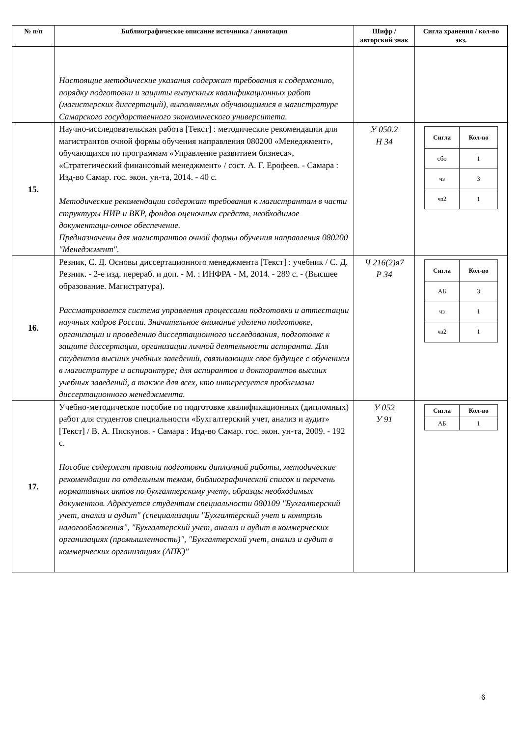| № п/п | Библиографическое описание источника / аннотация | Шифр / авторский знак | Сигла хранения / кол-во экз. |
| --- | --- | --- | --- |
| | Настоящие методические указания содержат требования к содержанию, порядку подготовки и защиты выпускных квалификационных работ (магистерских диссертаций), выполняемых обучающимися в магистратуре Самарского государственного экономического университета. | | |
| 15. | Научно-исследовательская работа [Текст] : методические рекомендации для магистрантов очной формы обучения направления 080200 «Менеджмент», обучающихся по программам «Управление развитием бизнеса», «Стратегический финансовый менеджмент» / сост. А. Г. Ерофеев. - Самара : Изд-во Самар. гос. экон. ун-та, 2014. - 40 с. Методические рекомендации содержат требования к магистрантам в части структуры НИР и ВКР, фондов оценочных средств, необходимое документаци-онное обеспечение. Предназначены для магистрантов очной формы обучения направления 080200 "Менеджмент". | У 050.2 Н 34 | / Сигла / Кол-во / / --- / --- / / сбо / 1 / / чз / 3 / / чз2 / 1 / |
| 16. | Резник, С. Д. Основы диссертационного менеджмента [Текст] : учебник / С. Д. Резник. - 2-е изд. перераб. и доп. - М. : ИНФРА - М, 2014. - 289 с. - (Высшее образование. Магистратура). Рассматривается система управления процессами подготовки и аттестации научных кадров России. Значительное внимание уделено подготовке, организации и проведению диссертационного исследования, подготовке к защите диссертации, организации личной деятельности аспиранта. Для студентов высших учебных заведений, связывающих свое будущее с обучением в магистратуре и аспирантуре; для аспирантов и докторантов высших учебных заведений, а также для всех, кто интересуется проблемами диссертационного менеджмента. | Ч 216(2)я7 Р 34 | / Сигла / Кол-во / / --- / --- / / АБ / 3 / / чз / 1 / / чз2 / 1 / |
| 17. | Учебно-методическое пособие по подготовке квалификационных (дипломных) работ для студентов специальности «Бухгалтерский учет, анализ и аудит» [Текст] / В. А. Пискунов. - Самара : Изд-во Самар. гос. экон. ун-та, 2009. - 192 с. Пособие содержит правила подготовки дипломной работы, методические рекомендации по отдельным темам, библиографический список и перечень нормативных актов по бухгалтерскому учету, образцы необходимых документов. Адресуется студентам специальности 080109 "Бухгалтерский учет, анализ и аудит" (специализации "Бухгалтерский учет и контроль налогообложения", "Бухгалтерский учет, анализ и аудит в коммерческих организациях (промышленность)", "Бухгалтерский учет, анализ и аудит в коммерческих организациях (АПК)" | У 052 У 91 | / Сигла / Кол-во / / --- / --- / / АБ / 1 / |
6